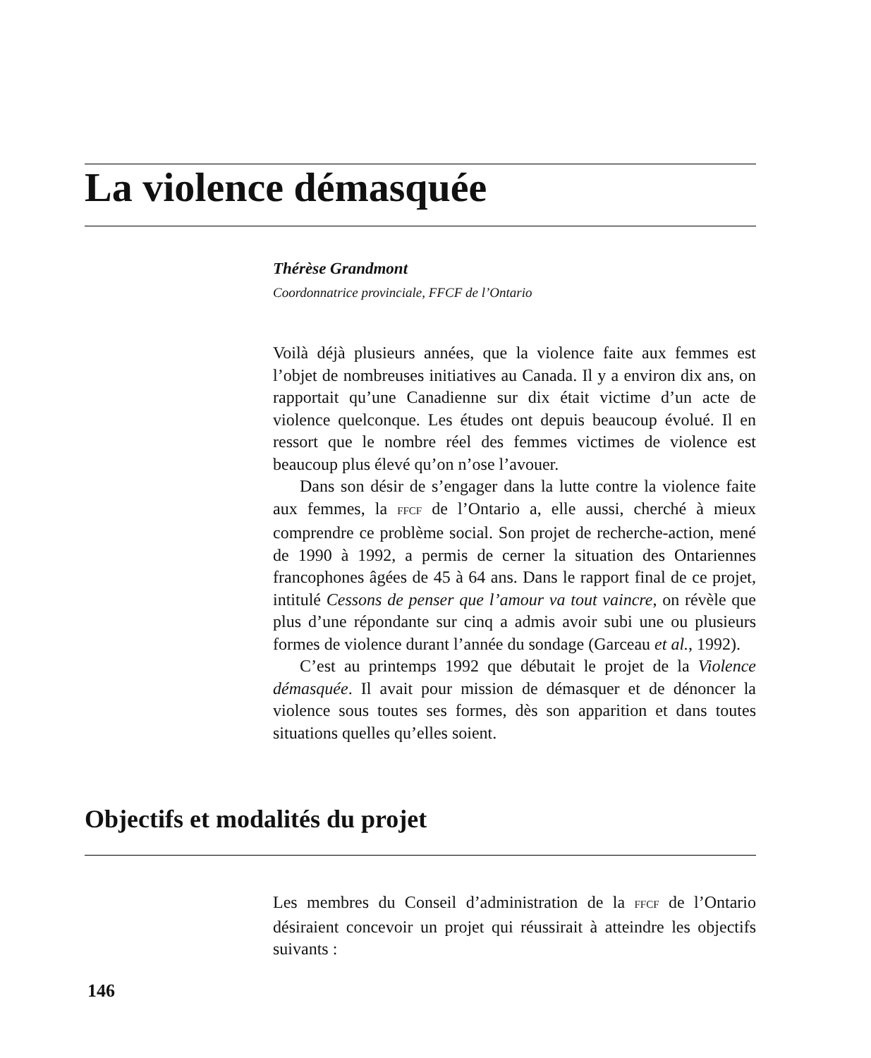La violence démasquée
Thérèse Grandmont
Coordonnatrice provinciale, FFCF de l’Ontario
Voilà déjà plusieurs années, que la violence faite aux femmes est l’objet de nombreuses initiatives au Canada. Il y a environ dix ans, on rapportait qu’une Canadienne sur dix était victime d’un acte de violence quelconque. Les études ont depuis beaucoup évolué. Il en ressort que le nombre réel des femmes victimes de violence est beaucoup plus élevé qu’on n’ose l’avouer.
Dans son désir de s’engager dans la lutte contre la violence faite aux femmes, la FFCF de l’Ontario a, elle aussi, cherché à mieux comprendre ce problème social. Son projet de recherche-action, mené de 1990 à 1992, a permis de cerner la situation des Ontariennes francophones âgées de 45 à 64 ans. Dans le rapport final de ce projet, intitulé Cessons de penser que l’amour va tout vaincre, on révèle que plus d’une répondante sur cinq a admis avoir subi une ou plusieurs formes de violence durant l’année du sondage (Garceau et al., 1992).
C’est au printemps 1992 que débutait le projet de la Violence démasquée. Il avait pour mission de démasquer et de dénoncer la violence sous toutes ses formes, dès son apparition et dans toutes situations quelles qu’elles soient.
Objectifs et modalités du projet
Les membres du Conseil d’administration de la FFCF de l’Ontario désiraient concevoir un projet qui réussirait à atteindre les objectifs suivants :
146